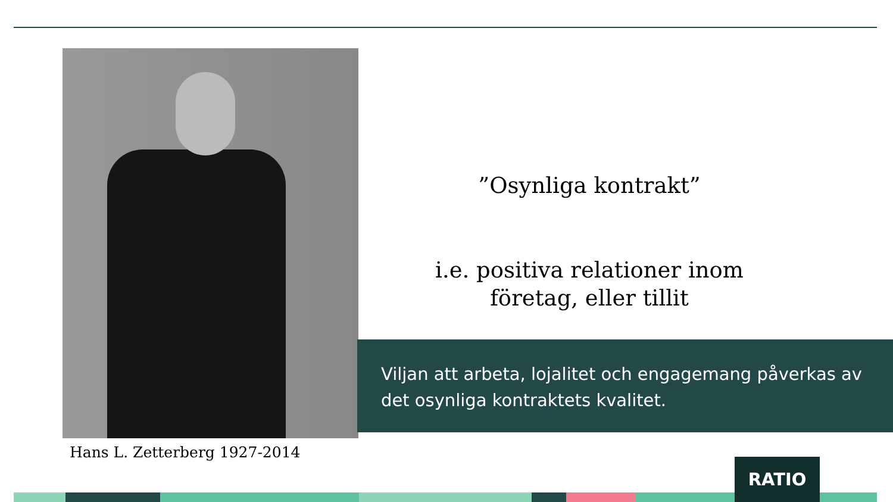Hans L. Zetterberg 1927-2014
”Osynliga kontrakt”
i.e. positiva relationer inom företag, eller tillit
Viljan att arbeta, lojalitet och engagemang påverkas av det osynliga kontraktets kvalitet.
RATIO